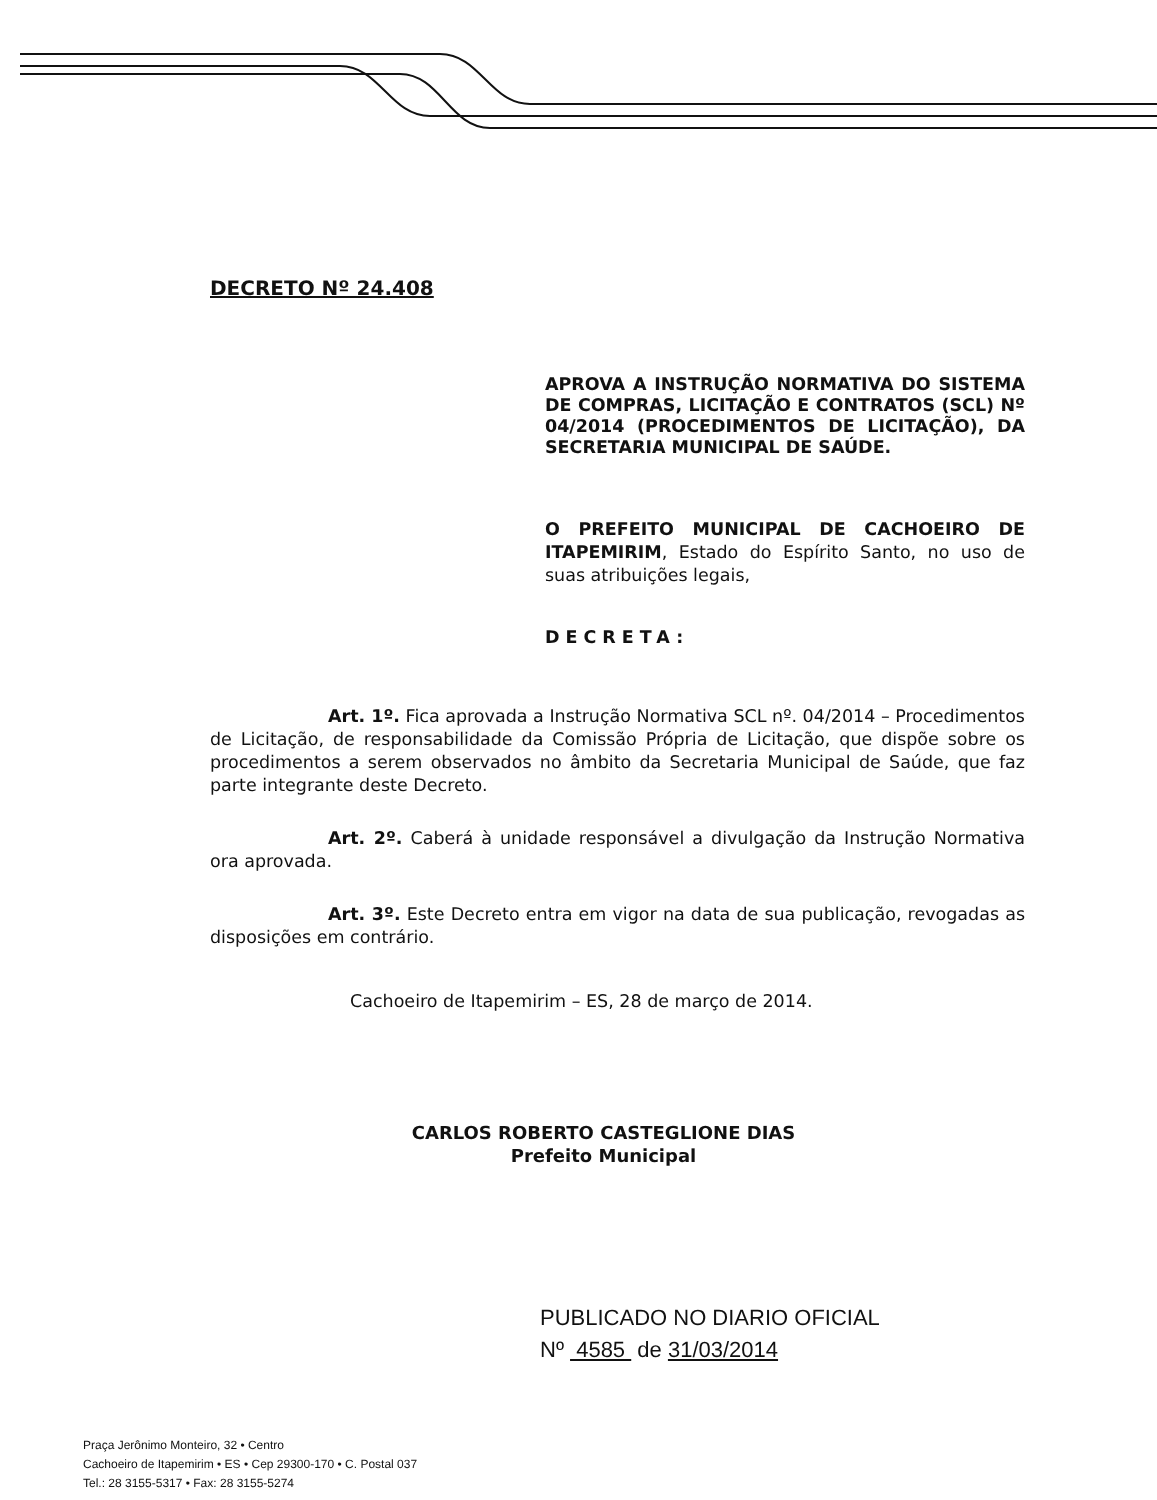DECRETO Nº 24.408
APROVA A INSTRUÇÃO NORMATIVA DO SISTEMA DE COMPRAS, LICITAÇÃO E CONTRATOS (SCL) Nº 04/2014 (PROCEDIMENTOS DE LICITAÇÃO), DA SECRETARIA MUNICIPAL DE SAÚDE.
O PREFEITO MUNICIPAL DE CACHOEIRO DE ITAPEMIRIM, Estado do Espírito Santo, no uso de suas atribuições legais,
DECRETA:
Art. 1º. Fica aprovada a Instrução Normativa SCL nº. 04/2014 – Procedimentos de Licitação, de responsabilidade da Comissão Própria de Licitação, que dispõe sobre os procedimentos a serem observados no âmbito da Secretaria Municipal de Saúde, que faz parte integrante deste Decreto.
Art. 2º. Caberá à unidade responsável a divulgação da Instrução Normativa ora aprovada.
Art. 3º. Este Decreto entra em vigor na data de sua publicação, revogadas as disposições em contrário.
Cachoeiro de Itapemirim – ES, 28 de março de 2014.
CARLOS ROBERTO CASTEGLIONE DIAS
Prefeito Municipal
PUBLICADO NO DIARIO OFICIAL
Nº 4585 de 31/03/2014
Praça Jerônimo Monteiro, 32 • Centro
Cachoeiro de Itapemirim • ES • Cep 29300-170 • C. Postal 037
Tel.: 28 3155-5317 • Fax: 28 3155-5274